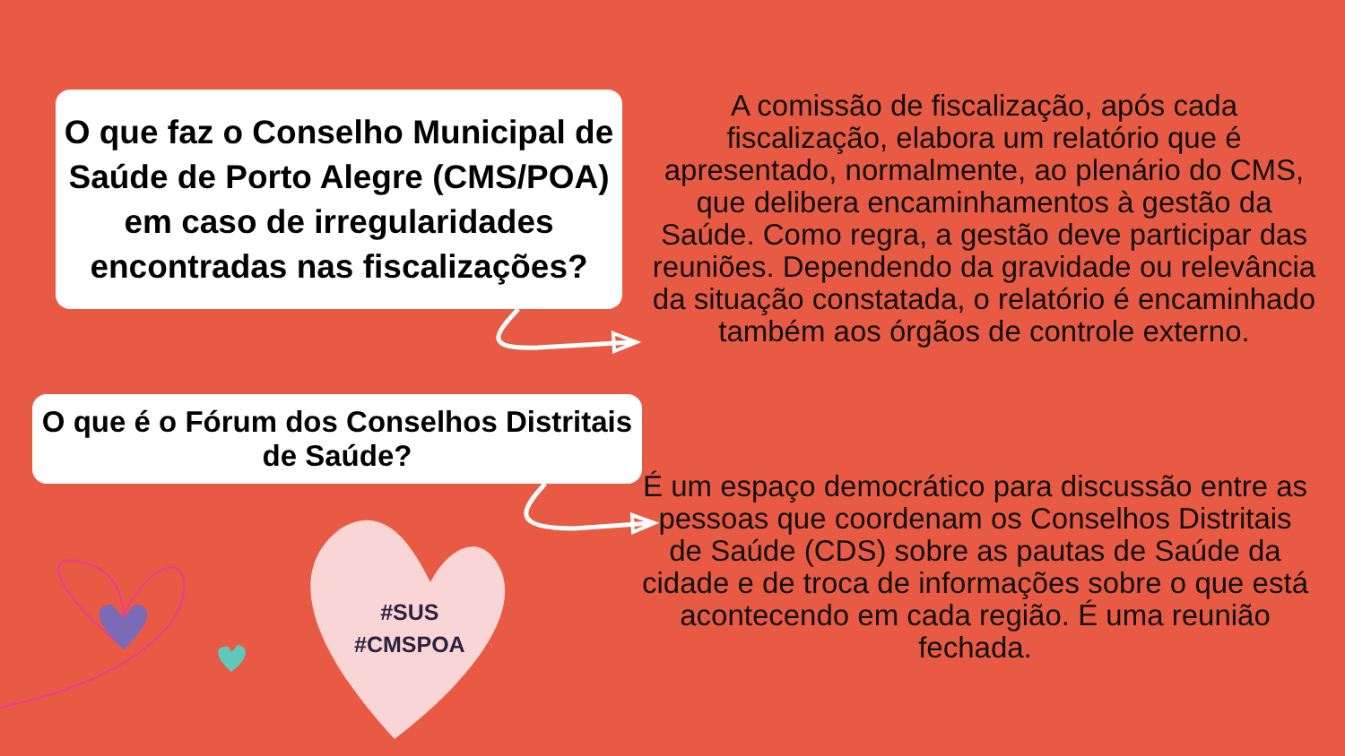O que faz o Conselho Municipal de Saúde de Porto Alegre (CMS/POA) em caso de irregularidades encontradas nas fiscalizações?
O que é o Fórum dos Conselhos Distritais de Saúde?
A comissão de fiscalização, após cada fiscalização, elabora um relatório que é apresentado, normalmente, ao plenário do CMS, que delibera encaminhamentos à gestão da Saúde. Como regra, a gestão deve participar das reuniões. Dependendo da gravidade ou relevância da situação constatada, o relatório é encaminhado também aos órgãos de controle externo.
É um espaço democrático para discussão entre as pessoas que coordenam os Conselhos Distritais de Saúde (CDS) sobre as pautas de Saúde da cidade e de troca de informações sobre o que está acontecendo em cada região. É uma reunião fechada.
#SUS
#CMSPOA